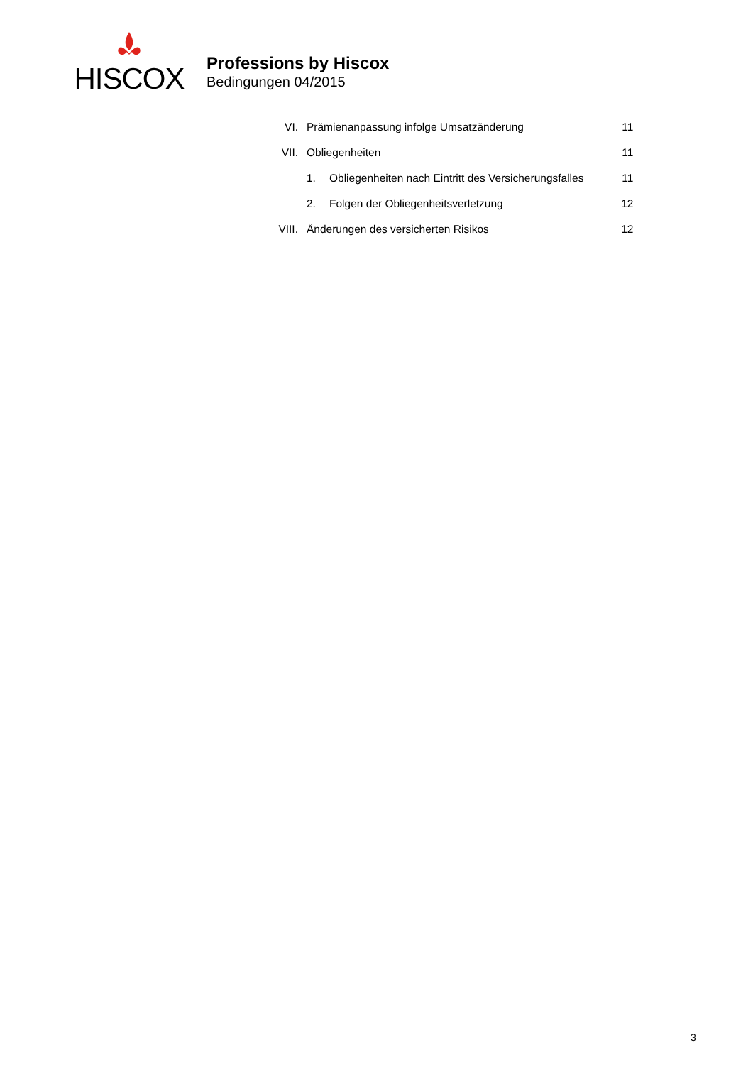HISCOX
Professions by Hiscox
Bedingungen 04/2015
| VI. | Prämienanpassung infolge Umsatzänderung | | 11 |
| VII. | Obliegenheiten | | 11 |
| | 1. | Obliegenheiten nach Eintritt des Versicherungsfalles | 11 |
| | 2. | Folgen der Obliegenheitsverletzung | 12 |
| VIII. | Änderungen des versicherten Risikos | | 12 |
3